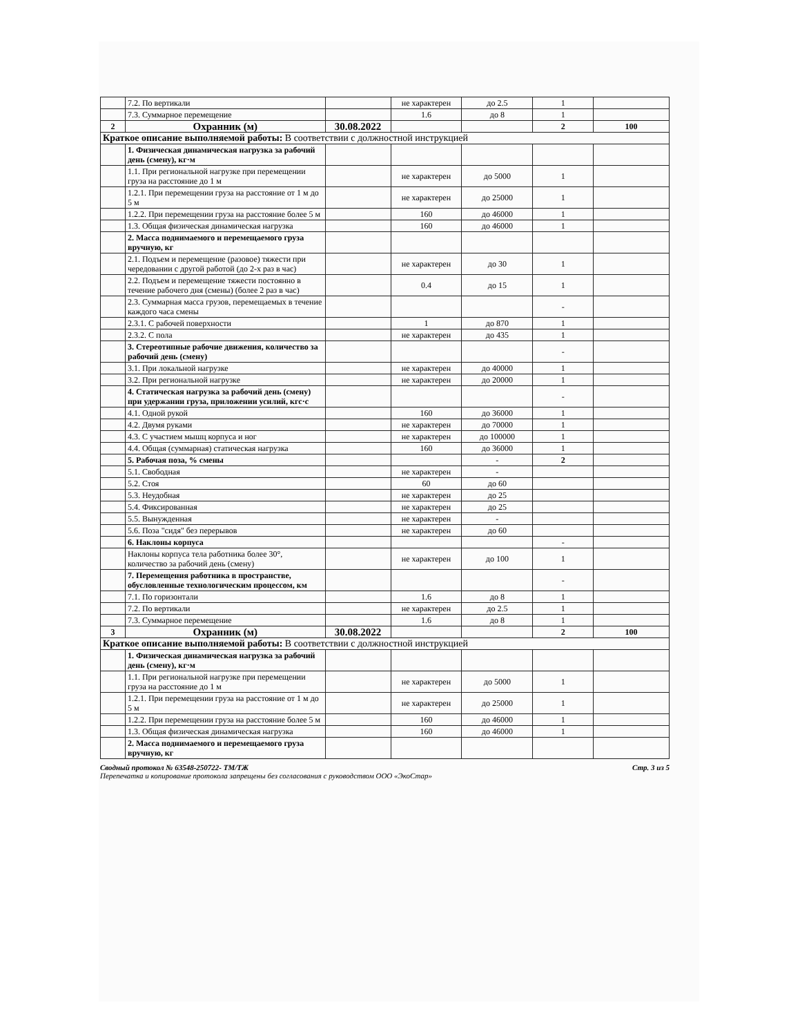| | 7.2. По вертикали | | не характерен | до 2.5 | 1 | |
| | 7.3. Суммарное перемещение | | 1.6 | до 8 | 1 | |
| 2 | Охранник (м) | 30.08.2022 | | | 2 | 100 |
| Краткое описание выполняемой работы: В соответствии с должностной инструкцией | | | | | | |
| | 1. Физическая динамическая нагрузка за рабочий день (смену), кг·м | | | | | |
| | 1.1. При региональной нагрузке при перемещении груза на расстояние до 1 м | | не характерен | до 5000 | 1 | |
| | 1.2.1. При перемещении груза на расстояние от 1 м до 5 м | | не характерен | до 25000 | 1 | |
| | 1.2.2. При перемещении груза на расстояние более 5 м | | 160 | до 46000 | 1 | |
| | 1.3. Общая физическая динамическая нагрузка | | 160 | до 46000 | 1 | |
| | 2. Масса поднимаемого и перемещаемого груза вручную, кг | | | | | |
| | 2.1. Подъем и перемещение (разовое) тяжести при чередовании с другой работой (до 2-х раз в час) | | не характерен | до 30 | 1 | |
| | 2.2. Подъем и перемещение тяжести постоянно в течение рабочего дня (смены) (более 2 раз в час) | | 0.4 | до 15 | 1 | |
| | 2.3. Суммарная масса грузов, перемещаемых в течение каждого часа смены | | | | - | |
| | 2.3.1. С рабочей поверхности | | 1 | до 870 | 1 | |
| | 2.3.2. С пола | | не характерен | до 435 | 1 | |
| | 3. Стереотипные рабочие движения, количество за рабочий день (смену) | | | | - | |
| | 3.1. При локальной нагрузке | | не характерен | до 40000 | 1 | |
| | 3.2. При региональной нагрузке | | не характерен | до 20000 | 1 | |
| | 4. Статическая нагрузка за рабочий день (смену) при удержании груза, приложении усилий, кгс·с | | | | - | |
| | 4.1. Одной рукой | | 160 | до 36000 | 1 | |
| | 4.2. Двумя руками | | не характерен | до 70000 | 1 | |
| | 4.3. С участием мышц корпуса и ног | | не характерен | до 100000 | 1 | |
| | 4.4. Общая (суммарная) статическая нагрузка | | 160 | до 36000 | 1 | |
| | 5. Рабочая поза, % смены | | | - | 2 | |
| | 5.1. Свободная | | не характерен | - | | |
| | 5.2. Стоя | | 60 | до 60 | | |
| | 5.3. Неудобная | | не характерен | до 25 | | |
| | 5.4. Фиксированная | | не характерен | до 25 | | |
| | 5.5. Вынужденная | | не характерен | - | | |
| | 5.6. Поза "сидя" без перерывов | | не характерен | до 60 | | |
| | 6. Наклоны корпуса | | | | - | |
| | Наклоны корпуса тела работника более 30°, количество за рабочий день (смену) | | не характерен | до 100 | 1 | |
| | 7. Перемещения работника в пространстве, обусловленные технологическим процессом, км | | | | - | |
| | 7.1. По горизонтали | | 1.6 | до 8 | 1 | |
| | 7.2. По вертикали | | не характерен | до 2.5 | 1 | |
| | 7.3. Суммарное перемещение | | 1.6 | до 8 | 1 | |
| 3 | Охранник (м) | 30.08.2022 | | | 2 | 100 |
| Краткое описание выполняемой работы: В соответствии с должностной инструкцией | | | | | | |
| | 1. Физическая динамическая нагрузка за рабочий день (смену), кг·м | | | | | |
| | 1.1. При региональной нагрузке при перемещении груза на расстояние до 1 м | | не характерен | до 5000 | 1 | |
| | 1.2.1. При перемещении груза на расстояние от 1 м до 5 м | | не характерен | до 25000 | 1 | |
| | 1.2.2. При перемещении груза на расстояние более 5 м | | 160 | до 46000 | 1 | |
| | 1.3. Общая физическая динамическая нагрузка | | 160 | до 46000 | 1 | |
| | 2. Масса поднимаемого и перемещаемого груза вручную, кг | | | | | |
Стр. 3 из 5 Сводный протокол № 63548-250722- ТМ/ТЖ
Перепечатка и копирование протокола запрещены без согласования с руководством ООО «ЭкоСтар»